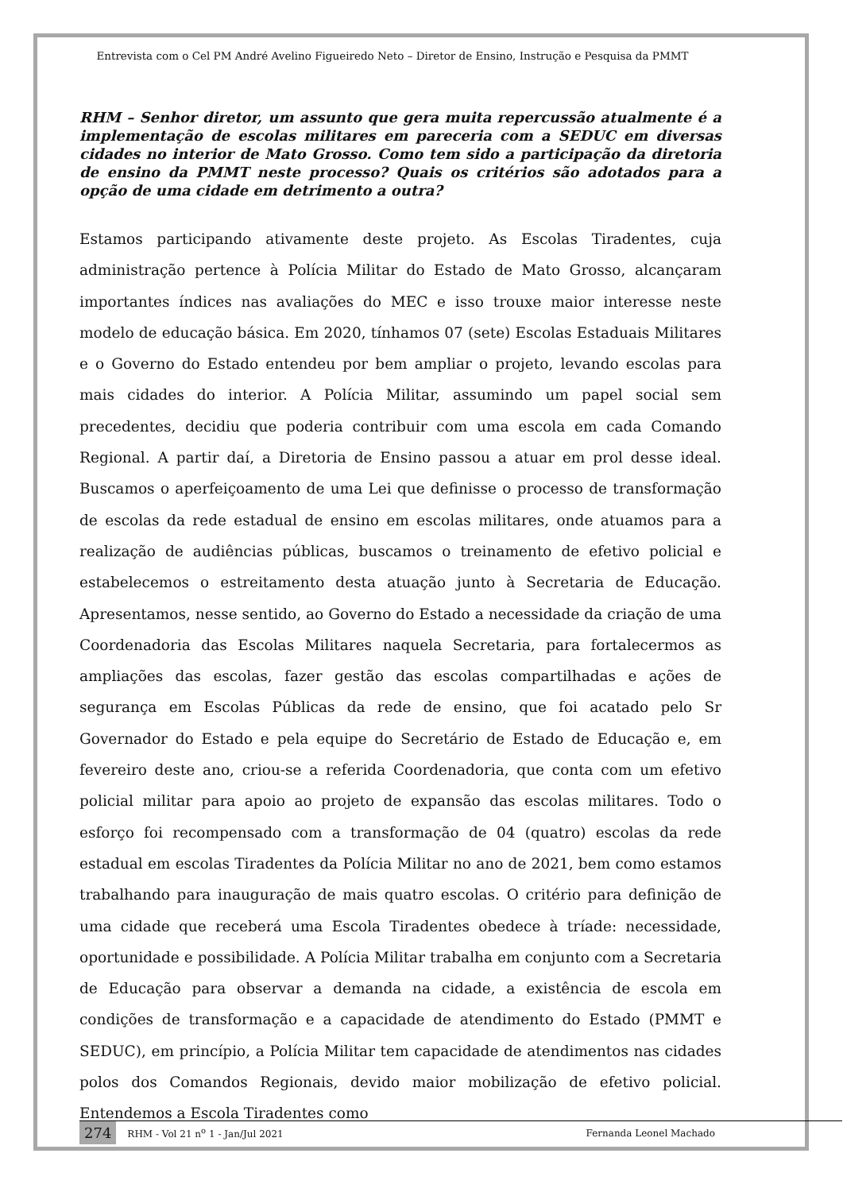Entrevista com o Cel PM André Avelino Figueiredo Neto – Diretor de Ensino, Instrução e Pesquisa da PMMT
RHM – Senhor diretor, um assunto que gera muita repercussão atualmente é a implementação de escolas militares em pareceria com a SEDUC em diversas cidades no interior de Mato Grosso. Como tem sido a participação da diretoria de ensino da PMMT neste processo? Quais os critérios são adotados para a opção de uma cidade em detrimento a outra?
Estamos participando ativamente deste projeto. As Escolas Tiradentes, cuja administração pertence à Polícia Militar do Estado de Mato Grosso, alcançaram importantes índices nas avaliações do MEC e isso trouxe maior interesse neste modelo de educação básica. Em 2020, tínhamos 07 (sete) Escolas Estaduais Militares e o Governo do Estado entendeu por bem ampliar o projeto, levando escolas para mais cidades do interior. A Polícia Militar, assumindo um papel social sem precedentes, decidiu que poderia contribuir com uma escola em cada Comando Regional. A partir daí, a Diretoria de Ensino passou a atuar em prol desse ideal. Buscamos o aperfeiçoamento de uma Lei que definisse o processo de transformação de escolas da rede estadual de ensino em escolas militares, onde atuamos para a realização de audiências públicas, buscamos o treinamento de efetivo policial e estabelecemos o estreitamento desta atuação junto à Secretaria de Educação. Apresentamos, nesse sentido, ao Governo do Estado a necessidade da criação de uma Coordenadoria das Escolas Militares naquela Secretaria, para fortalecermos as ampliações das escolas, fazer gestão das escolas compartilhadas e ações de segurança em Escolas Públicas da rede de ensino, que foi acatado pelo Sr Governador do Estado e pela equipe do Secretário de Estado de Educação e, em fevereiro deste ano, criou-se a referida Coordenadoria, que conta com um efetivo policial militar para apoio ao projeto de expansão das escolas militares. Todo o esforço foi recompensado com a transformação de 04 (quatro) escolas da rede estadual em escolas Tiradentes da Polícia Militar no ano de 2021, bem como estamos trabalhando para inauguração de mais quatro escolas. O critério para definição de uma cidade que receberá uma Escola Tiradentes obedece à tríade: necessidade, oportunidade e possibilidade. A Polícia Militar trabalha em conjunto com a Secretaria de Educação para observar a demanda na cidade, a existência de escola em condições de transformação e a capacidade de atendimento do Estado (PMMT e SEDUC), em princípio, a Polícia Militar tem capacidade de atendimentos nas cidades polos dos Comandos Regionais, devido maior mobilização de efetivo policial. Entendemos a Escola Tiradentes como
274 RHM - Vol 21 n<sup>o</sup> 1 - Jan/Jul 2021 Fernanda Leonel Machado